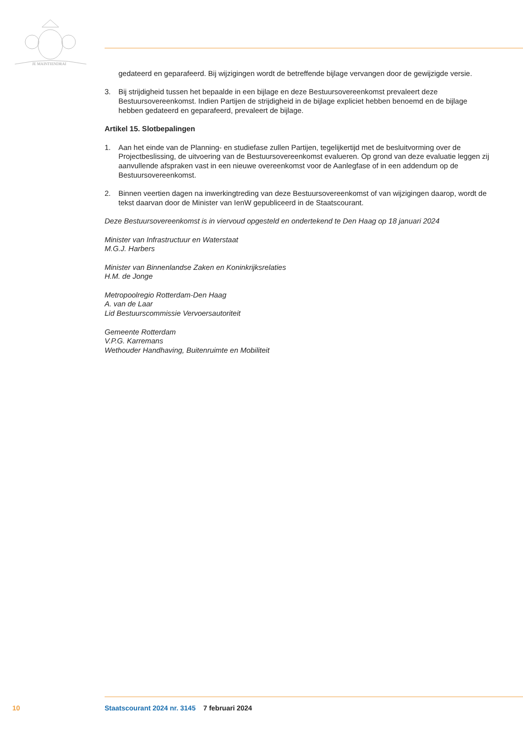JE MAINTIENDRAI
gedateerd en geparafeerd. Bij wijzigingen wordt de betreffende bijlage vervangen door de gewijzigde versie.
3. Bij strijdigheid tussen het bepaalde in een bijlage en deze Bestuursovereenkomst prevaleert deze Bestuursovereenkomst. Indien Partijen de strijdigheid in de bijlage expliciet hebben benoemd en de bijlage hebben gedateerd en geparafeerd, prevaleert de bijlage.
Artikel 15. Slotbepalingen
1. Aan het einde van de Planning- en studiefase zullen Partijen, tegelijkertijd met de besluitvorming over de Projectbeslissing, de uitvoering van de Bestuursovereenkomst evalueren. Op grond van deze evaluatie leggen zij aanvullende afspraken vast in een nieuwe overeenkomst voor de Aanlegfase of in een addendum op de Bestuursovereenkomst.
2. Binnen veertien dagen na inwerkingtreding van deze Bestuursovereenkomst of van wijzigingen daarop, wordt de tekst daarvan door de Minister van IenW gepubliceerd in de Staatscourant.
Deze Bestuursovereenkomst is in viervoud opgesteld en ondertekend te Den Haag op 18 januari 2024
Minister van Infrastructuur en Waterstaat
M.G.J. Harbers
Minister van Binnenlandse Zaken en Koninkrijksrelaties
H.M. de Jonge
Metropoolregio Rotterdam-Den Haag
A. van de Laar
Lid Bestuurscommissie Vervoersautoriteit
Gemeente Rotterdam
V.P.G. Karremans
Wethouder Handhaving, Buitenruimte en Mobiliteit
10 Staatscourant 2024 nr. 3145 7 februari 2024